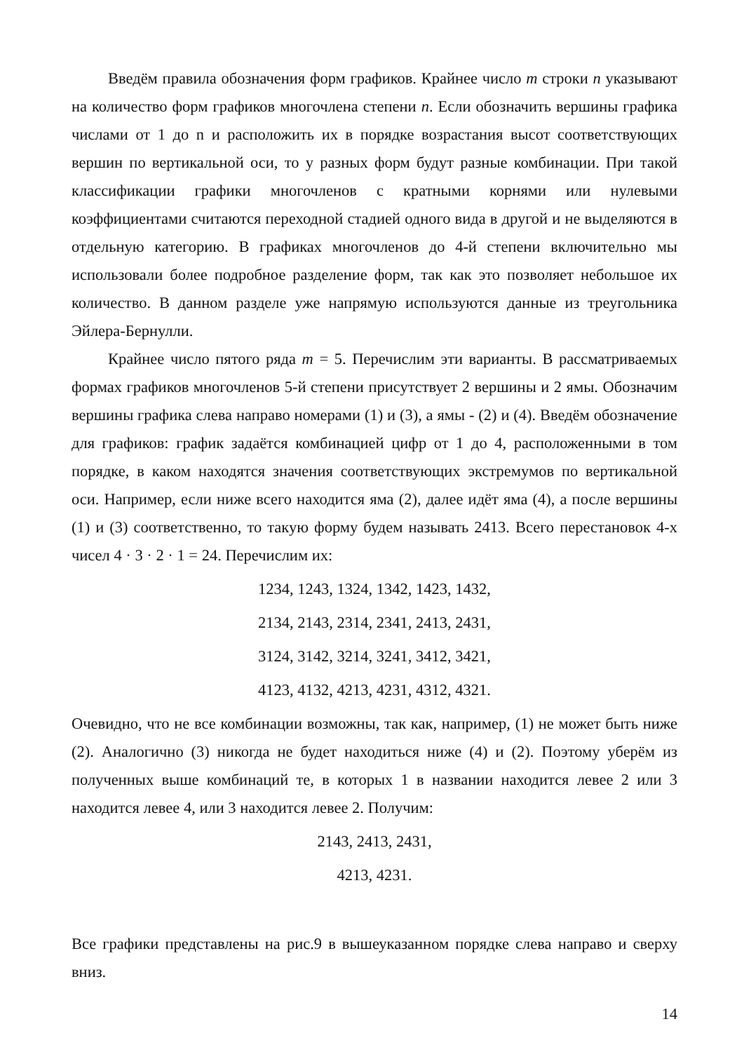Введём правила обозначения форм графиков. Крайнее число m строки n указывают на количество форм графиков многочлена степени n. Если обозначить вершины графика числами от 1 до n и расположить их в порядке возрастания высот соответствующих вершин по вертикальной оси, то у разных форм будут разные комбинации. При такой классификации графики многочленов с кратными корнями или нулевыми коэффициентами считаются переходной стадией одного вида в другой и не выделяются в отдельную категорию. В графиках многочленов до 4-й степени включительно мы использовали более подробное разделение форм, так как это позволяет небольшое их количество. В данном разделе уже напрямую используются данные из треугольника Эйлера-Бернулли.
Крайнее число пятого ряда m = 5. Перечислим эти варианты. В рассматриваемых формах графиков многочленов 5-й степени присутствует 2 вершины и 2 ямы. Обозначим вершины графика слева направо номерами (1) и (3), а ямы - (2) и (4). Введём обозначение для графиков: график задаётся комбинацией цифр от 1 до 4, расположенными в том порядке, в каком находятся значения соответствующих экстремумов по вертикальной оси. Например, если ниже всего находится яма (2), далее идёт яма (4), а после вершины (1) и (3) соответственно, то такую форму будем называть 2413. Всего перестановок 4-х чисел 4 · 3 · 2 · 1 = 24. Перечислим их:
1234, 1243, 1324, 1342, 1423, 1432,
2134, 2143, 2314, 2341, 2413, 2431,
3124, 3142, 3214, 3241, 3412, 3421,
4123, 4132, 4213, 4231, 4312, 4321.
Очевидно, что не все комбинации возможны, так как, например, (1) не может быть ниже (2). Аналогично (3) никогда не будет находиться ниже (4) и (2). Поэтому уберём из полученных выше комбинаций те, в которых 1 в названии находится левее 2 или 3 находится левее 4, или 3 находится левее 2. Получим:
2143, 2413, 2431,
4213, 4231.
Все графики представлены на рис.9 в вышеуказанном порядке слева направо и сверху вниз.
14